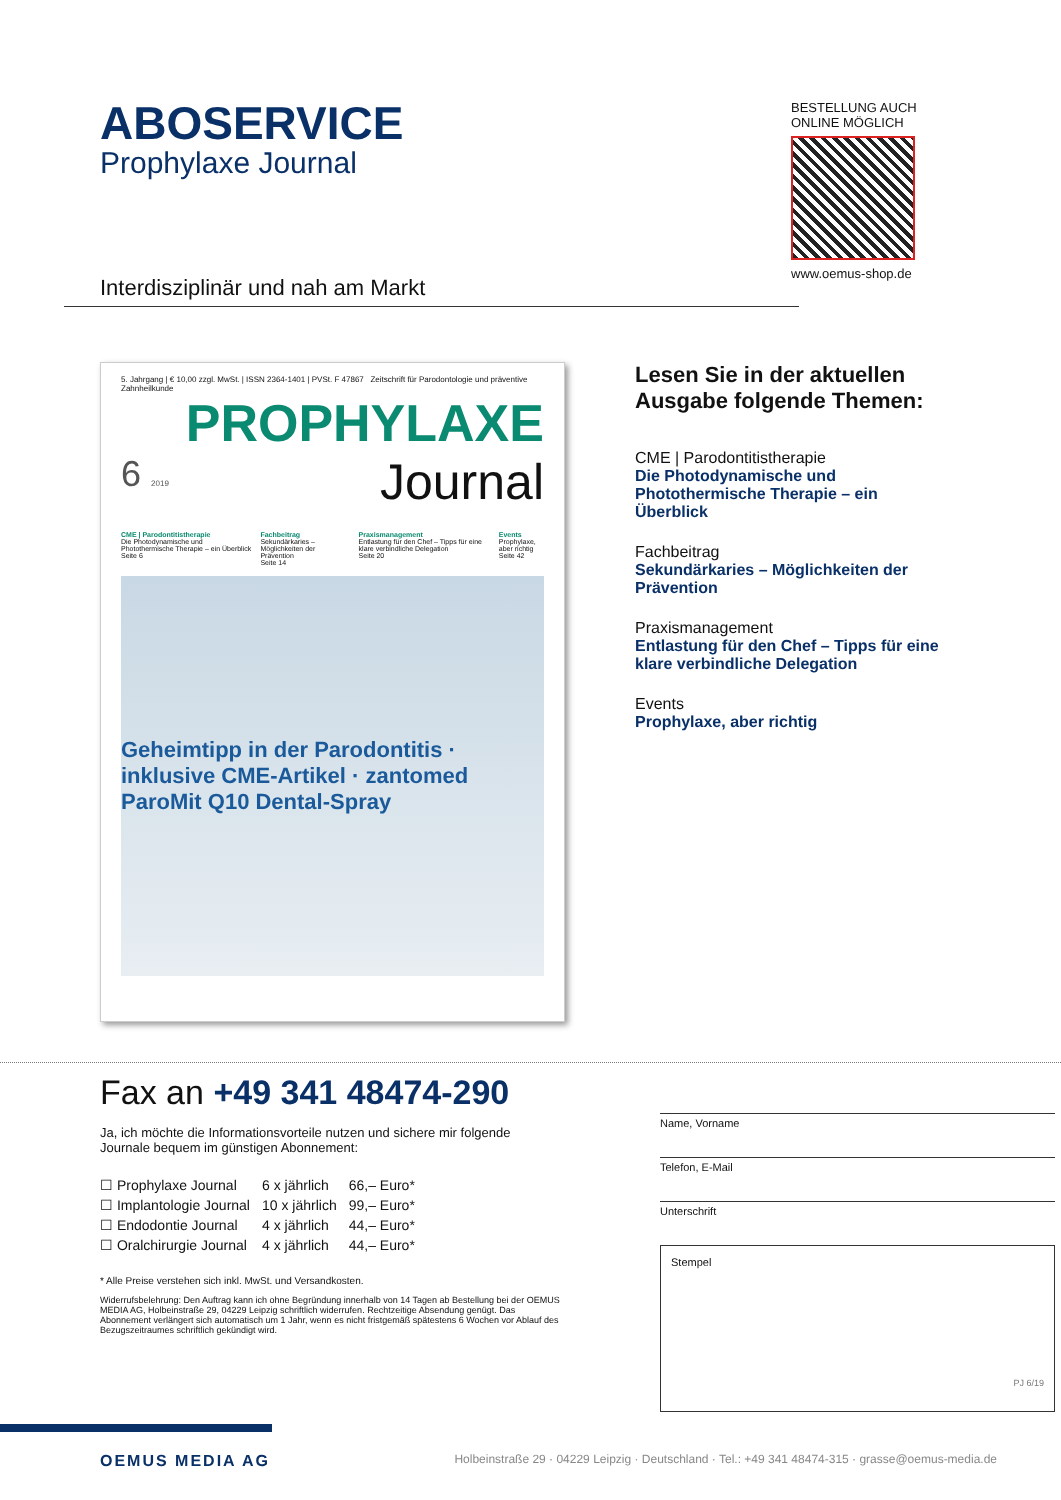ABOSERVICE
Prophylaxe Journal
Interdisziplinär und nah am Markt
BESTELLUNG AUCH
ONLINE MÖGLICH
www.oemus-shop.de
5. Jahrgang | € 10,00 zzgl. MwSt. | ISSN 2364-1401 | PVSt. F 47867 Zeitschrift für Parodontologie und präventive Zahnheilkunde
PROPHYLAXE
6 2019 Journal
CME | Parodontitistherapie
Die Photodynamische und Photothermische Therapie – ein Überblick
Seite 6
Fachbeitrag
Sekundärkaries – Möglichkeiten der Prävention
Seite 14
Praxismanagement
Entlastung für den Chef – Tipps für eine klare verbindliche Delegation
Seite 20
Events
Prophylaxe, aber richtig
Seite 42
Geheimtipp in der Parodontitis · inklusive CME-Artikel · zantomed ParoMit Q10 Dental-Spray
Lesen Sie in der aktuellen Ausgabe folgende Themen:
CME | Parodontitistherapie
Die Photodynamische und Photothermische Therapie – ein Überblick
Fachbeitrag
Sekundärkaries – Möglichkeiten der Prävention
Praxismanagement
Entlastung für den Chef – Tipps für eine klare verbindliche Delegation
Events
Prophylaxe, aber richtig
Fax an +49 341 48474-290
Ja, ich möchte die Informationsvorteile nutzen und sichere mir folgende Journale bequem im günstigen Abonnement:
| ☐ Prophylaxe Journal | 6 x jährlich | 66,– Euro* |
| ☐ Implantologie Journal | 10 x jährlich | 99,– Euro* |
| ☐ Endodontie Journal | 4 x jährlich | 44,– Euro* |
| ☐ Oralchirurgie Journal | 4 x jährlich | 44,– Euro* |
* Alle Preise verstehen sich inkl. MwSt. und Versandkosten.
Widerrufsbelehrung: Den Auftrag kann ich ohne Begründung innerhalb von 14 Tagen ab Bestellung bei der OEMUS MEDIA AG, Holbeinstraße 29, 04229 Leipzig schriftlich widerrufen. Rechtzeitige Absendung genügt. Das Abonnement verlängert sich automatisch um 1 Jahr, wenn es nicht fristgemäß spätestens 6 Wochen vor Ablauf des Bezugszeitraumes schriftlich gekündigt wird.
Name, Vorname
Telefon, E-Mail
Unterschrift
Stempel
PJ 6/19
OEMUS MEDIA AG Holbeinstraße 29 · 04229 Leipzig · Deutschland · Tel.: +49 341 48474-315 · grasse@oemus-media.de